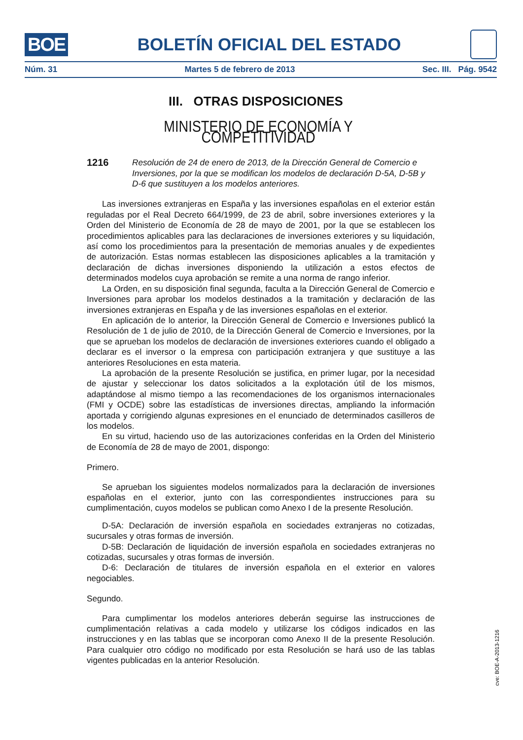BOE BOLETÍN OFICIAL DEL ESTADO
Núm. 31 Martes 5 de febrero de 2013 Sec. III. Pág. 9542
III. OTRAS DISPOSICIONES
MINISTERIO DE ECONOMÍA Y COMPETITIVIDAD
1216 Resolución de 24 de enero de 2013, de la Dirección General de Comercio e Inversiones, por la que se modifican los modelos de declaración D-5A, D-5B y D-6 que sustituyen a los modelos anteriores.
Las inversiones extranjeras en España y las inversiones españolas en el exterior están reguladas por el Real Decreto 664/1999, de 23 de abril, sobre inversiones exteriores y la Orden del Ministerio de Economía de 28 de mayo de 2001, por la que se establecen los procedimientos aplicables para las declaraciones de inversiones exteriores y su liquidación, así como los procedimientos para la presentación de memorias anuales y de expedientes de autorización. Estas normas establecen las disposiciones aplicables a la tramitación y declaración de dichas inversiones disponiendo la utilización a estos efectos de determinados modelos cuya aprobación se remite a una norma de rango inferior.
La Orden, en su disposición final segunda, faculta a la Dirección General de Comercio e Inversiones para aprobar los modelos destinados a la tramitación y declaración de las inversiones extranjeras en España y de las inversiones españolas en el exterior.
En aplicación de lo anterior, la Dirección General de Comercio e Inversiones publicó la Resolución de 1 de julio de 2010, de la Dirección General de Comercio e Inversiones, por la que se aprueban los modelos de declaración de inversiones exteriores cuando el obligado a declarar es el inversor o la empresa con participación extranjera y que sustituye a las anteriores Resoluciones en esta materia.
La aprobación de la presente Resolución se justifica, en primer lugar, por la necesidad de ajustar y seleccionar los datos solicitados a la explotación útil de los mismos, adaptándose al mismo tiempo a las recomendaciones de los organismos internacionales (FMI y OCDE) sobre las estadísticas de inversiones directas, ampliando la información aportada y corrigiendo algunas expresiones en el enunciado de determinados casilleros de los modelos.
En su virtud, haciendo uso de las autorizaciones conferidas en la Orden del Ministerio de Economía de 28 de mayo de 2001, dispongo:
Primero.
Se aprueban los siguientes modelos normalizados para la declaración de inversiones españolas en el exterior, junto con las correspondientes instrucciones para su cumplimentación, cuyos modelos se publican como Anexo I de la presente Resolución.
D-5A: Declaración de inversión española en sociedades extranjeras no cotizadas, sucursales y otras formas de inversión.
D-5B: Declaración de liquidación de inversión española en sociedades extranjeras no cotizadas, sucursales y otras formas de inversión.
D-6: Declaración de titulares de inversión española en el exterior en valores negociables.
Segundo.
Para cumplimentar los modelos anteriores deberán seguirse las instrucciones de cumplimentación relativas a cada modelo y utilizarse los códigos indicados en las instrucciones y en las tablas que se incorporan como Anexo II de la presente Resolución. Para cualquier otro código no modificado por esta Resolución se hará uso de las tablas vigentes publicadas en la anterior Resolución.
cve: BOE-A-2013-1216